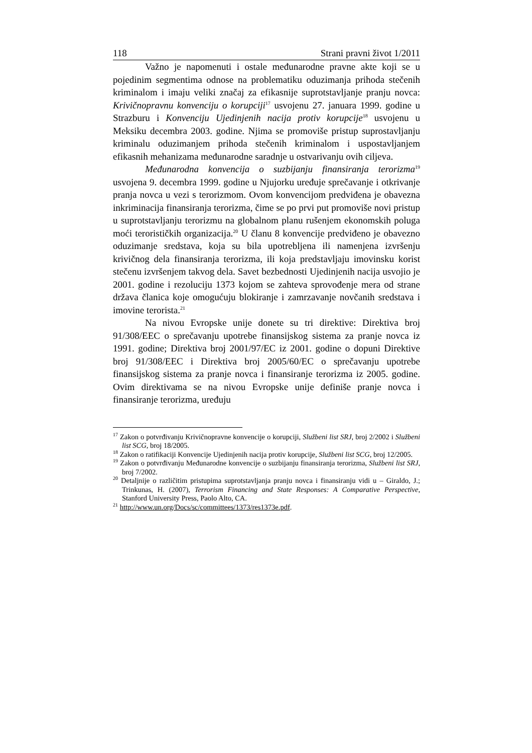118 Strani pravni život 1/2011
Važno je napomenuti i ostale međunarodne pravne akte koji se u pojedinim segmentima odnose na problematiku oduzimanja prihoda stečenih kriminalom i imaju veliki značaj za efikasnije suprotstavljanje pranju novca: Krivičnopravnu konvenciju o korupciji<sup>17</sup> usvojenu 27. januara 1999. godine u Strazburu i Konvenciju Ujedinjenih nacija protiv korupcije<sup>18</sup> usvojenu u Meksiku decembra 2003. godine. Njima se promoviše pristup suprostavljanju kriminalu oduzimanjem prihoda stečenih kriminalom i uspostavljanjem efikasnih mehanizama međunarodne saradnje u ostvarivanju ovih ciljeva.
Međunarodna konvencija o suzbijanju finansiranja terorizma<sup>19</sup> usvojena 9. decembra 1999. godine u Njujorku uređuje sprečavanje i otkrivanje pranja novca u vezi s terorizmom. Ovom konvencijom predviđena je obavezna inkriminacija finansiranja terorizma, čime se po prvi put promoviše novi pristup u suprotstavljanju terorizmu na globalnom planu rušenjem ekonomskih poluga moći terorističkih organizacija.<sup>20</sup> U članu 8 konvencije predviđeno je obavezno oduzimanje sredstava, koja su bila upotrebljena ili namenjena izvršenju krivičnog dela finansiranja terorizma, ili koja predstavljaju imovinsku korist stečenu izvršenjem takvog dela. Savet bezbednosti Ujedinjenih nacija usvojio je 2001. godine i rezoluciju 1373 kojom se zahteva sprovođenje mera od strane država članica koje omogućuju blokiranje i zamrzavanje novčanih sredstava i imovine terorista.<sup>21</sup>
Na nivou Evropske unije donete su tri direktive: Direktiva broj 91/308/EEC o sprečavanju upotrebe finansijskog sistema za pranje novca iz 1991. godine; Direktiva broj 2001/97/EC iz 2001. godine o dopuni Direktive broj 91/308/EEC i Direktiva broj 2005/60/EC o sprečavanju upotrebe finansijskog sistema za pranje novca i finansiranje terorizma iz 2005. godine. Ovim direktivama se na nivou Evropske unije definiše pranje novca i finansiranje terorizma, uređuju
<sup>17</sup> Zakon o potvrđivanju Krivičnopravne konvencije o korupciji, Službeni list SRJ, broj 2/2002 i Službeni list SCG, broj 18/2005.
<sup>18</sup> Zakon o ratifikaciji Konvencije Ujedinjenih nacija protiv korupcije, Službeni list SCG, broj 12/2005.
<sup>19</sup> Zakon o potvrđivanju Međunarodne konvencije o suzbijanju finansiranja terorizma, Službeni list SRJ, broj 7/2002.
<sup>20</sup> Detaljnije o različitim pristupima suprotstavljanja pranju novca i finansiranju vidi u – Giraldo, J.; Trinkunas, H. (2007), Terrorism Financing and State Responses: A Comparative Perspective, Stanford University Press, Paolo Alto, CA.
<sup>21</sup> http://www.un.org/Docs/sc/committees/1373/res1373e.pdf.